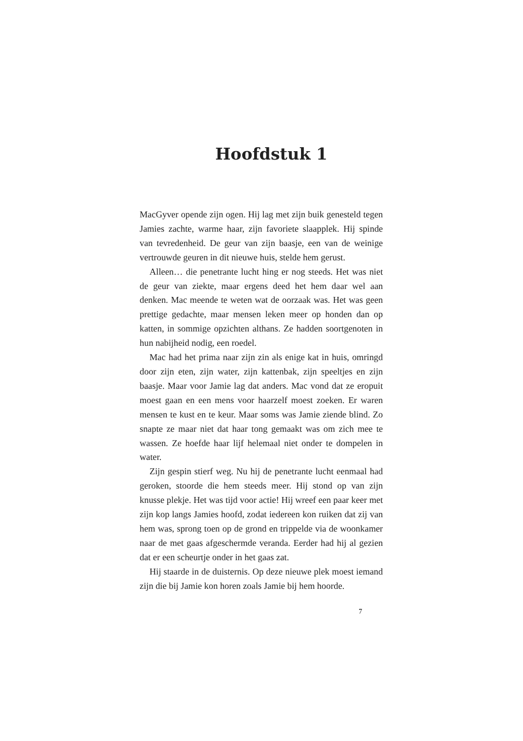Hoofdstuk 1
MacGyver opende zijn ogen. Hij lag met zijn buik genesteld tegen Jamies zachte, warme haar, zijn favoriete slaapplek. Hij spinde van tevredenheid. De geur van zijn baasje, een van de weinige vertrouwde geuren in dit nieuwe huis, stelde hem gerust.
Alleen… die penetrante lucht hing er nog steeds. Het was niet de geur van ziekte, maar ergens deed het hem daar wel aan denken. Mac meende te weten wat de oorzaak was. Het was geen prettige gedachte, maar mensen leken meer op honden dan op katten, in sommige opzichten althans. Ze hadden soortgenoten in hun nabijheid nodig, een roedel.
Mac had het prima naar zijn zin als enige kat in huis, omringd door zijn eten, zijn water, zijn kattenbak, zijn speeltjes en zijn baasje. Maar voor Jamie lag dat anders. Mac vond dat ze eropuit moest gaan en een mens voor haarzelf moest zoeken. Er waren mensen te kust en te keur. Maar soms was Jamie ziende blind. Zo snapte ze maar niet dat haar tong gemaakt was om zich mee te wassen. Ze hoefde haar lijf helemaal niet onder te dompelen in water.
Zijn gespin stierf weg. Nu hij de penetrante lucht eenmaal had geroken, stoorde die hem steeds meer. Hij stond op van zijn knusse plekje. Het was tijd voor actie! Hij wreef een paar keer met zijn kop langs Jamies hoofd, zodat iedereen kon ruiken dat zij van hem was, sprong toen op de grond en trippelde via de woonkamer naar de met gaas afgeschermde veranda. Eerder had hij al gezien dat er een scheurtje onder in het gaas zat.
Hij staarde in de duisternis. Op deze nieuwe plek moest iemand zijn die bij Jamie kon horen zoals Jamie bij hem hoorde.
7